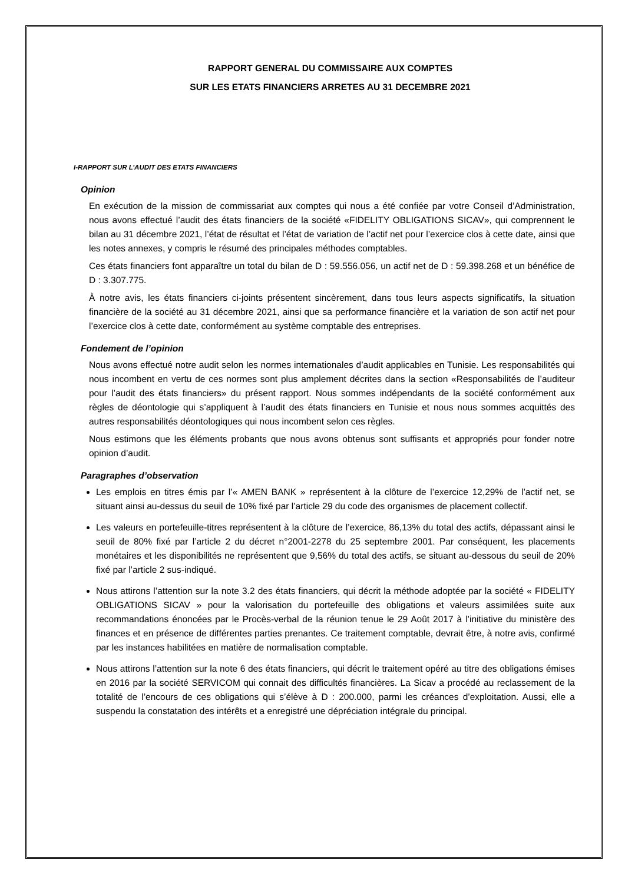RAPPORT GENERAL DU COMMISSAIRE AUX COMPTES
SUR LES ETATS FINANCIERS ARRETES AU 31 DECEMBRE 2021
I-RAPPORT SUR L’AUDIT DES ETATS FINANCIERS
Opinion
En exécution de la mission de commissariat aux comptes qui nous a été confiée par votre Conseil d’Administration, nous avons effectué l’audit des états financiers de la société «FIDELITY OBLIGATIONS SICAV», qui comprennent le bilan au 31 décembre 2021, l’état de résultat et l’état de variation de l’actif net pour l’exercice clos à cette date, ainsi que les notes annexes, y compris le résumé des principales méthodes comptables.
Ces états financiers font apparaître un total du bilan de D : 59.556.056, un actif net de D : 59.398.268 et un bénéfice de D : 3.307.775.
À notre avis, les états financiers ci-joints présentent sincèrement, dans tous leurs aspects significatifs, la situation financière de la société au 31 décembre 2021, ainsi que sa performance financière et la variation de son actif net pour l’exercice clos à cette date, conformément au système comptable des entreprises.
Fondement de l’opinion
Nous avons effectué notre audit selon les normes internationales d’audit applicables en Tunisie. Les responsabilités qui nous incombent en vertu de ces normes sont plus amplement décrites dans la section «Responsabilités de l’auditeur pour l’audit des états financiers» du présent rapport. Nous sommes indépendants de la société conformément aux règles de déontologie qui s’appliquent à l’audit des états financiers en Tunisie et nous nous sommes acquittés des autres responsabilités déontologiques qui nous incombent selon ces règles.
Nous estimons que les éléments probants que nous avons obtenus sont suffisants et appropriés pour fonder notre opinion d’audit.
Paragraphes d’observation
Les emplois en titres émis par l’« AMEN BANK » représentent à la clôture de l’exercice 12,29% de l’actif net, se situant ainsi au-dessus du seuil de 10% fixé par l’article 29 du code des organismes de placement collectif.
Les valeurs en portefeuille-titres représentent à la clôture de l’exercice, 86,13% du total des actifs, dépassant ainsi le seuil de 80% fixé par l’article 2 du décret n°2001-2278 du 25 septembre 2001. Par conséquent, les placements monétaires et les disponibilités ne représentent que 9,56% du total des actifs, se situant au-dessous du seuil de 20% fixé par l’article 2 sus-indiqué.
Nous attirons l’attention sur la note 3.2 des états financiers, qui décrit la méthode adoptée par la société « FIDELITY OBLIGATIONS SICAV » pour la valorisation du portefeuille des obligations et valeurs assimilées suite aux recommandations énoncées par le Procès-verbal de la réunion tenue le 29 Août 2017 à l’initiative du ministère des finances et en présence de différentes parties prenantes. Ce traitement comptable, devrait être, à notre avis, confirmé par les instances habilitées en matière de normalisation comptable.
Nous attirons l’attention sur la note 6 des états financiers, qui décrit le traitement opéré au titre des obligations émises en 2016 par la société SERVICOM qui connait des difficultés financières. La Sicav a procédé au reclassement de la totalité de l’encours de ces obligations qui s’élève à D : 200.000, parmi les créances d’exploitation. Aussi, elle a suspendu la constatation des intérêts et a enregistré une dépréciation intégrale du principal.